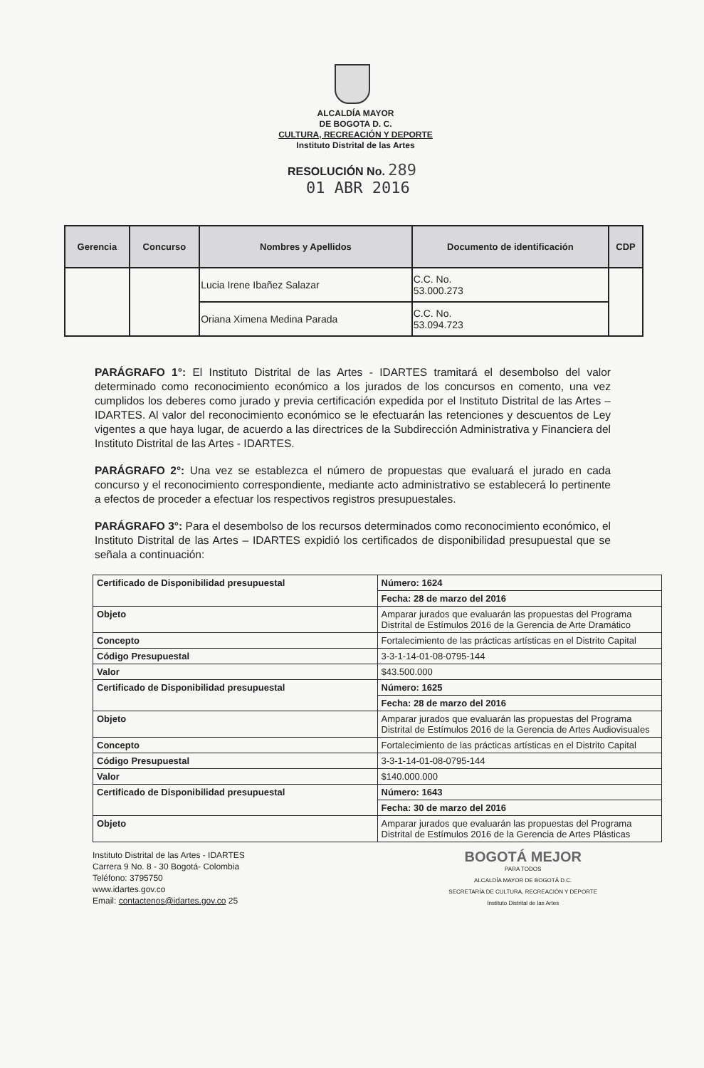ALCALDÍA MAYOR
DE BOGOTA D. C.
CULTURA, RECREACIÓN Y DEPORTE
Instituto Distrital de las Artes
RESOLUCIÓN No. 289
01 ABR 2016
| Gerencia | Concurso | Nombres y Apellidos | Documento de identificación | CDP |
| --- | --- | --- | --- | --- |
| | | Lucia Irene Ibañez Salazar | C.C. No. 53.000.273 | |
| | | Oriana Ximena Medina Parada | C.C. No. 53.094.723 | |
PARÁGRAFO 1°: El Instituto Distrital de las Artes - IDARTES tramitará el desembolso del valor determinado como reconocimiento económico a los jurados de los concursos en comento, una vez cumplidos los deberes como jurado y previa certificación expedida por el Instituto Distrital de las Artes – IDARTES. Al valor del reconocimiento económico se le efectuarán las retenciones y descuentos de Ley vigentes a que haya lugar, de acuerdo a las directrices de la Subdirección Administrativa y Financiera del Instituto Distrital de las Artes - IDARTES.
PARÁGRAFO 2°: Una vez se establezca el número de propuestas que evaluará el jurado en cada concurso y el reconocimiento correspondiente, mediante acto administrativo se establecerá lo pertinente a efectos de proceder a efectuar los respectivos registros presupuestales.
PARÁGRAFO 3°: Para el desembolso de los recursos determinados como reconocimiento económico, el Instituto Distrital de las Artes – IDARTES expidió los certificados de disponibilidad presupuestal que se señala a continuación:
| Certificado de Disponibilidad presupuestal | Número: 1624 |
| | Fecha: 28 de marzo del 2016 |
| Objeto | Amparar jurados que evaluarán las propuestas del Programa Distrital de Estímulos 2016 de la Gerencia de Arte Dramático |
| Concepto | Fortalecimiento de las prácticas artísticas en el Distrito Capital |
| Código Presupuestal | 3-3-1-14-01-08-0795-144 |
| Valor | $43.500.000 |
| Certificado de Disponibilidad presupuestal | Número: 1625 |
| | Fecha: 28 de marzo del 2016 |
| Objeto | Amparar jurados que evaluarán las propuestas del Programa Distrital de Estímulos 2016 de la Gerencia de Artes Audiovisuales |
| Concepto | Fortalecimiento de las prácticas artísticas en el Distrito Capital |
| Código Presupuestal | 3-3-1-14-01-08-0795-144 |
| Valor | $140.000.000 |
| Certificado de Disponibilidad presupuestal | Número: 1643 |
| | Fecha: 30 de marzo del 2016 |
| Objeto | Amparar jurados que evaluarán las propuestas del Programa Distrital de Estímulos 2016 de la Gerencia de Artes Plásticas |
Instituto Distrital de las Artes - IDARTES
Carrera 9 No. 8 - 30 Bogotá- Colombia
Teléfono: 3795750
www.idartes.gov.co
Email: contactenos@idartes.gov.co 25
BOGOTÁ MEJOR
PARA TODOS
ALCALDÍA MAYOR DE BOGOTÁ D.C.
SECRETARÍA DE CULTURA, RECREACIÓN Y DEPORTE
Instituto Distrital de las Artes